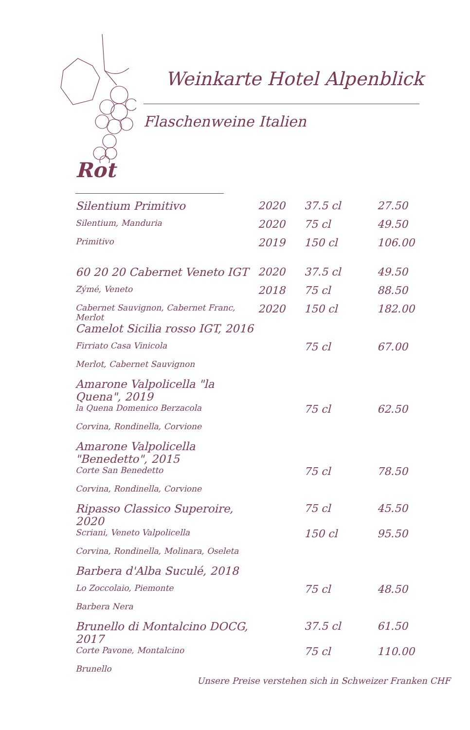Weinkarte Hotel Alpenblick
Flaschenweine Italien
Rot
| Silentium Primitivo | 2020 | 37.5 cl | 27.50 |
| Silentium, Manduria | 2020 | 75 cl | 49.50 |
| Primitivo | 2019 | 150 cl | 106.00 |
| 60 20 20 Cabernet Veneto IGT | 2020 | 37.5 cl | 49.50 |
| Zýmé, Veneto | 2018 | 75 cl | 88.50 |
| Cabernet Sauvignon, Cabernet Franc, Merlot | 2020 | 150 cl | 182.00 |
| Camelot Sicilia rosso IGT, 2016 | | | |
| Firriato Casa Vinicola | | 75 cl | 67.00 |
| Merlot, Cabernet Sauvignon | | | |
| Amarone Valpolicella "la Quena", 2019 | | | |
| la Quena Domenico Berzacola | | 75 cl | 62.50 |
| Corvina, Rondinella, Corvione | | | |
| Amarone Valpolicella "Benedetto", 2015 | | | |
| Corte San Benedetto | | 75 cl | 78.50 |
| Corvina, Rondinella, Corvione | | | |
| Ripasso Classico Superoire, 2020 | | 75 cl | 45.50 |
| Scriani, Veneto Valpolicella | | 150 cl | 95.50 |
| Corvina, Rondinella, Molinara, Oseleta | | | |
| Barbera d'Alba Suculé, 2018 | | | |
| Lo Zoccolaio, Piemonte | | 75 cl | 48.50 |
| Barbera Nera | | | |
| Brunello di Montalcino DOCG, 2017 | | 37.5 cl | 61.50 |
| Corte Pavone, Montalcino | | 75 cl | 110.00 |
| Brunello | | | |
Unsere Preise verstehen sich in Schweizer Franken CHF